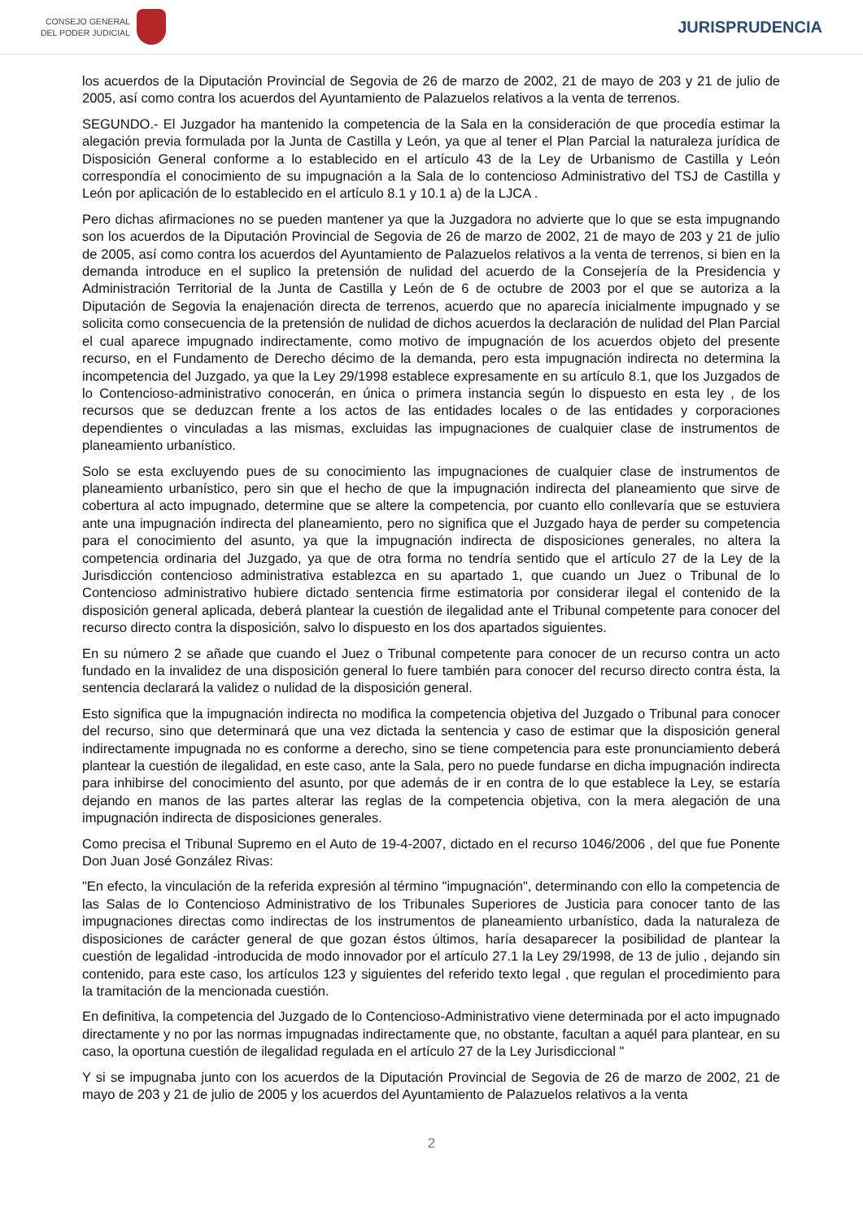CONSEJO GENERAL
DEL PODER JUDICIAL
JURISPRUDENCIA
los acuerdos de la Diputación Provincial de Segovia de 26 de marzo de 2002, 21 de mayo de 203 y 21 de julio de 2005, así como contra los acuerdos del Ayuntamiento de Palazuelos relativos a la venta de terrenos.
SEGUNDO.- El Juzgador ha mantenido la competencia de la Sala en la consideración de que procedía estimar la alegación previa formulada por la Junta de Castilla y León, ya que al tener el Plan Parcial la naturaleza jurídica de Disposición General conforme a lo establecido en el artículo 43 de la Ley de Urbanismo de Castilla y León correspondía el conocimiento de su impugnación a la Sala de lo contencioso Administrativo del TSJ de Castilla y León por aplicación de lo establecido en el artículo 8.1 y 10.1 a) de la LJCA .
Pero dichas afirmaciones no se pueden mantener ya que la Juzgadora no advierte que lo que se esta impugnando son los acuerdos de la Diputación Provincial de Segovia de 26 de marzo de 2002, 21 de mayo de 203 y 21 de julio de 2005, así como contra los acuerdos del Ayuntamiento de Palazuelos relativos a la venta de terrenos, si bien en la demanda introduce en el suplico la pretensión de nulidad del acuerdo de la Consejería de la Presidencia y Administración Territorial de la Junta de Castilla y León de 6 de octubre de 2003 por el que se autoriza a la Diputación de Segovia la enajenación directa de terrenos, acuerdo que no aparecía inicialmente impugnado y se solicita como consecuencia de la pretensión de nulidad de dichos acuerdos la declaración de nulidad del Plan Parcial el cual aparece impugnado indirectamente, como motivo de impugnación de los acuerdos objeto del presente recurso, en el Fundamento de Derecho décimo de la demanda, pero esta impugnación indirecta no determina la incompetencia del Juzgado, ya que la Ley 29/1998 establece expresamente en su artículo 8.1, que los Juzgados de lo Contencioso-administrativo conocerán, en única o primera instancia según lo dispuesto en esta ley , de los recursos que se deduzcan frente a los actos de las entidades locales o de las entidades y corporaciones dependientes o vinculadas a las mismas, excluidas las impugnaciones de cualquier clase de instrumentos de planeamiento urbanístico.
Solo se esta excluyendo pues de su conocimiento las impugnaciones de cualquier clase de instrumentos de planeamiento urbanístico, pero sin que el hecho de que la impugnación indirecta del planeamiento que sirve de cobertura al acto impugnado, determine que se altere la competencia, por cuanto ello conllevaría que se estuviera ante una impugnación indirecta del planeamiento, pero no significa que el Juzgado haya de perder su competencia para el conocimiento del asunto, ya que la impugnación indirecta de disposiciones generales, no altera la competencia ordinaria del Juzgado, ya que de otra forma no tendría sentido que el artículo 27 de la Ley de la Jurisdicción contencioso administrativa establezca en su apartado 1, que cuando un Juez o Tribunal de lo Contencioso administrativo hubiere dictado sentencia firme estimatoria por considerar ilegal el contenido de la disposición general aplicada, deberá plantear la cuestión de ilegalidad ante el Tribunal competente para conocer del recurso directo contra la disposición, salvo lo dispuesto en los dos apartados siguientes.
En su número 2 se añade que cuando el Juez o Tribunal competente para conocer de un recurso contra un acto fundado en la invalidez de una disposición general lo fuere también para conocer del recurso directo contra ésta, la sentencia declarará la validez o nulidad de la disposición general.
Esto significa que la impugnación indirecta no modifica la competencia objetiva del Juzgado o Tribunal para conocer del recurso, sino que determinará que una vez dictada la sentencia y caso de estimar que la disposición general indirectamente impugnada no es conforme a derecho, sino se tiene competencia para este pronunciamiento deberá plantear la cuestión de ilegalidad, en este caso, ante la Sala, pero no puede fundarse en dicha impugnación indirecta para inhibirse del conocimiento del asunto, por que además de ir en contra de lo que establece la Ley, se estaría dejando en manos de las partes alterar las reglas de la competencia objetiva, con la mera alegación de una impugnación indirecta de disposiciones generales.
Como precisa el Tribunal Supremo en el Auto de 19-4-2007, dictado en el recurso 1046/2006 , del que fue Ponente Don Juan José González Rivas:
"En efecto, la vinculación de la referida expresión al término "impugnación", determinando con ello la competencia de las Salas de lo Contencioso Administrativo de los Tribunales Superiores de Justicia para conocer tanto de las impugnaciones directas como indirectas de los instrumentos de planeamiento urbanístico, dada la naturaleza de disposiciones de carácter general de que gozan éstos últimos, haría desaparecer la posibilidad de plantear la cuestión de legalidad -introducida de modo innovador por el artículo 27.1 la Ley 29/1998, de 13 de julio , dejando sin contenido, para este caso, los artículos 123 y siguientes del referido texto legal , que regulan el procedimiento para la tramitación de la mencionada cuestión.
En definitiva, la competencia del Juzgado de lo Contencioso-Administrativo viene determinada por el acto impugnado directamente y no por las normas impugnadas indirectamente que, no obstante, facultan a aquél para plantear, en su caso, la oportuna cuestión de ilegalidad regulada en el artículo 27 de la Ley Jurisdiccional "
Y si se impugnaba junto con los acuerdos de la Diputación Provincial de Segovia de 26 de marzo de 2002, 21 de mayo de 203 y 21 de julio de 2005 y los acuerdos del Ayuntamiento de Palazuelos relativos a la venta
2